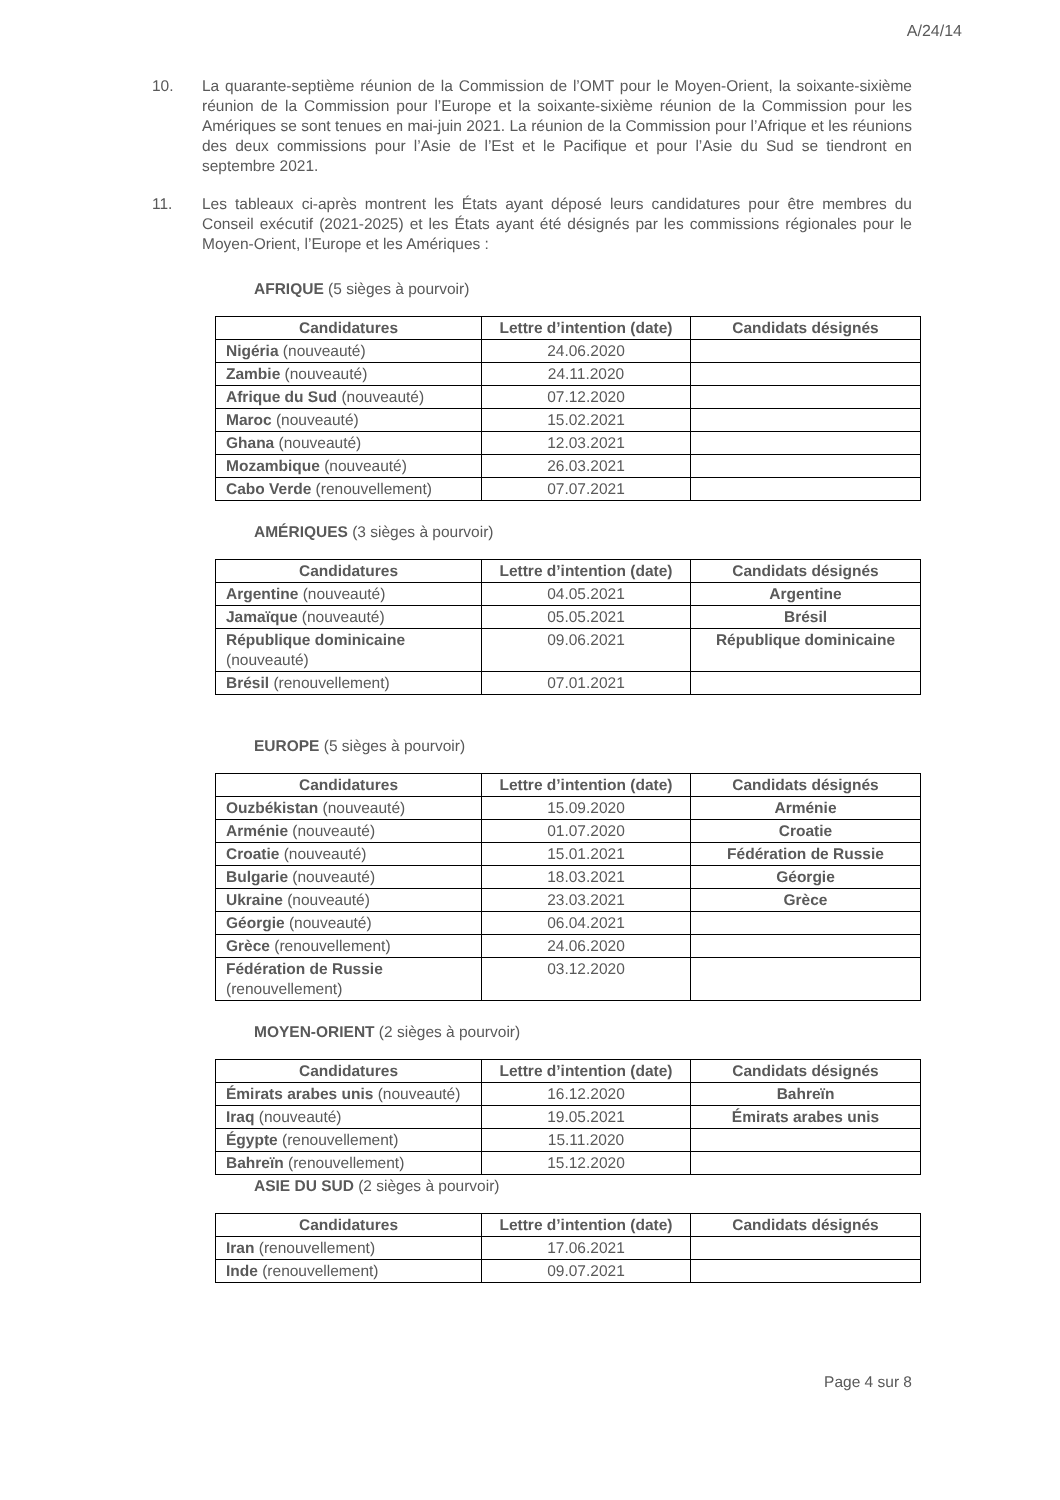A/24/14
10. La quarante-septième réunion de la Commission de l’OMT pour le Moyen-Orient, la soixante-sixième réunion de la Commission pour l’Europe et la soixante-sixième réunion de la Commission pour les Amériques se sont tenues en mai-juin 2021. La réunion de la Commission pour l’Afrique et les réunions des deux commissions pour l’Asie de l’Est et le Pacifique et pour l’Asie du Sud se tiendront en septembre 2021.
11. Les tableaux ci-après montrent les États ayant déposé leurs candidatures pour être membres du Conseil exécutif (2021-2025) et les États ayant été désignés par les commissions régionales pour le Moyen-Orient, l’Europe et les Amériques :
AFRIQUE (5 sièges à pourvoir)
| Candidatures | Lettre d’intention (date) | Candidats désignés |
| --- | --- | --- |
| Nigéria (nouveauté) | 24.06.2020 | |
| Zambie (nouveauté) | 24.11.2020 | |
| Afrique du Sud (nouveauté) | 07.12.2020 | |
| Maroc (nouveauté) | 15.02.2021 | |
| Ghana (nouveauté) | 12.03.2021 | |
| Mozambique (nouveauté) | 26.03.2021 | |
| Cabo Verde (renouvellement) | 07.07.2021 | |
AMÉRIQUES (3 sièges à pourvoir)
| Candidatures | Lettre d’intention (date) | Candidats désignés |
| --- | --- | --- |
| Argentine (nouveauté) | 04.05.2021 | Argentine |
| Jamaïque (nouveauté) | 05.05.2021 | Brésil |
| République dominicaine (nouveauté) | 09.06.2021 | République dominicaine |
| Brésil (renouvellement) | 07.01.2021 | |
EUROPE (5 sièges à pourvoir)
| Candidatures | Lettre d’intention (date) | Candidats désignés |
| --- | --- | --- |
| Ouzbékistan (nouveauté) | 15.09.2020 | Arménie |
| Arménie (nouveauté) | 01.07.2020 | Croatie |
| Croatie (nouveauté) | 15.01.2021 | Fédération de Russie |
| Bulgarie (nouveauté) | 18.03.2021 | Géorgie |
| Ukraine (nouveauté) | 23.03.2021 | Grèce |
| Géorgie (nouveauté) | 06.04.2021 | |
| Grèce (renouvellement) | 24.06.2020 | |
| Fédération de Russie (renouvellement) | 03.12.2020 | |
MOYEN-ORIENT (2 sièges à pourvoir)
| Candidatures | Lettre d’intention (date) | Candidats désignés |
| --- | --- | --- |
| Émirats arabes unis (nouveauté) | 16.12.2020 | Bahreïn |
| Iraq (nouveauté) | 19.05.2021 | Émirats arabes unis |
| Égypte (renouvellement) | 15.11.2020 | |
| Bahreïn (renouvellement) | 15.12.2020 | |
ASIE DU SUD (2 sièges à pourvoir)
| Candidatures | Lettre d’intention (date) | Candidats désignés |
| --- | --- | --- |
| Iran (renouvellement) | 17.06.2021 | |
| Inde (renouvellement) | 09.07.2021 | |
Page 4 sur 8